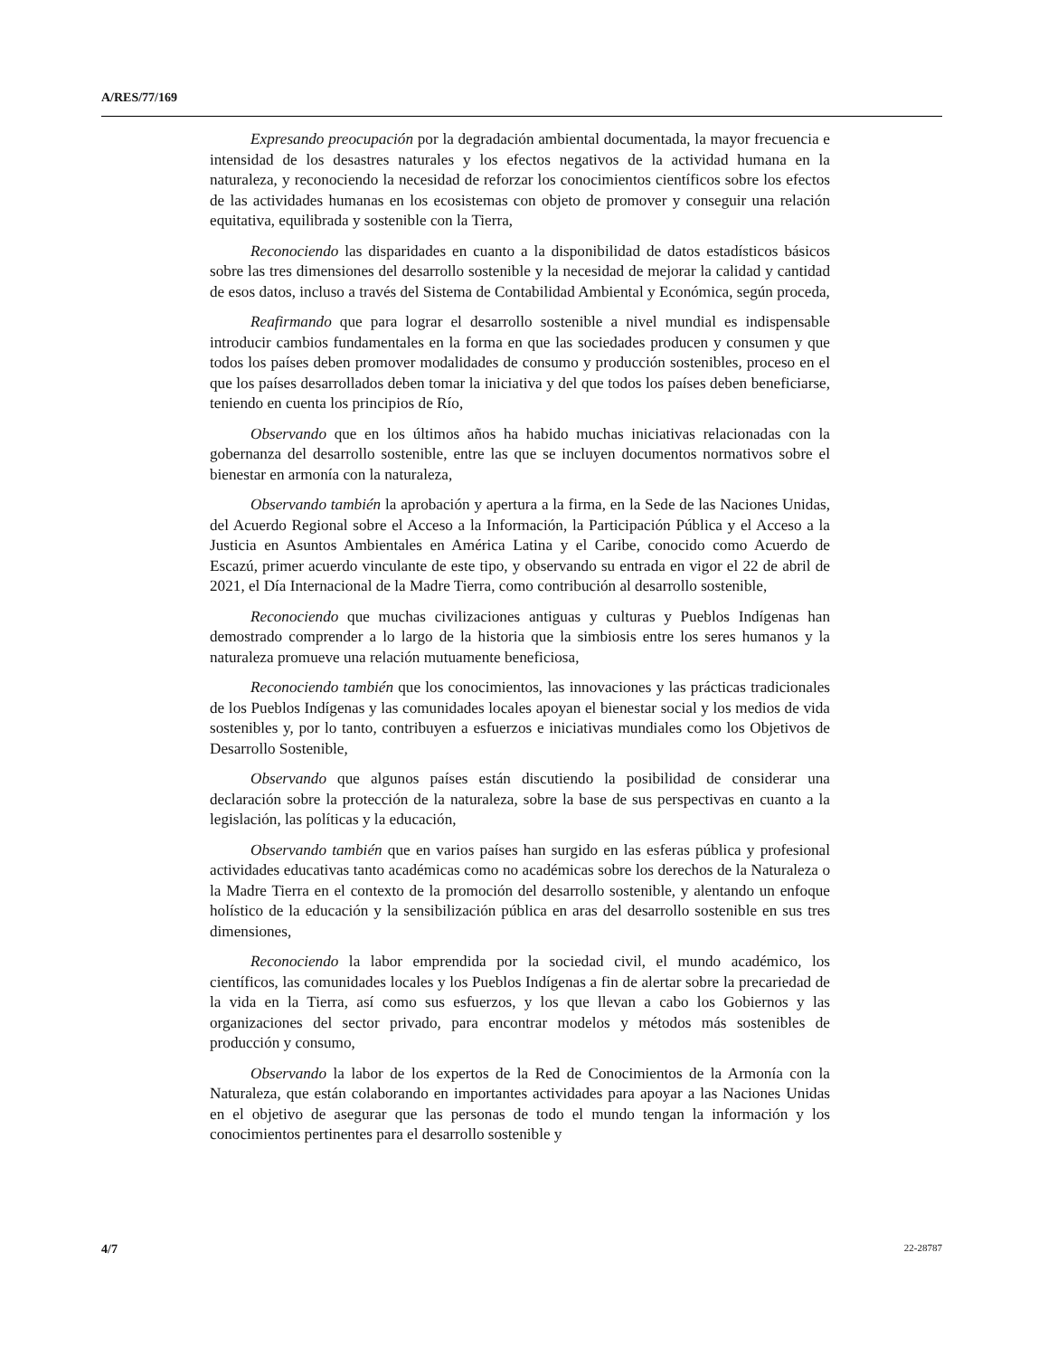A/RES/77/169
Expresando preocupación por la degradación ambiental documentada, la mayor frecuencia e intensidad de los desastres naturales y los efectos negativos de la actividad humana en la naturaleza, y reconociendo la necesidad de reforzar los conocimientos científicos sobre los efectos de las actividades humanas en los ecosistemas con objeto de promover y conseguir una relación equitativa, equilibrada y sostenible con la Tierra,
Reconociendo las disparidades en cuanto a la disponibilidad de datos estadísticos básicos sobre las tres dimensiones del desarrollo sostenible y la necesidad de mejorar la calidad y cantidad de esos datos, incluso a través del Sistema de Contabilidad Ambiental y Económica, según proceda,
Reafirmando que para lograr el desarrollo sostenible a nivel mundial es indispensable introducir cambios fundamentales en la forma en que las sociedades producen y consumen y que todos los países deben promover modalidades de consumo y producción sostenibles, proceso en el que los países desarrollados deben tomar la iniciativa y del que todos los países deben beneficiarse, teniendo en cuenta los principios de Río,
Observando que en los últimos años ha habido muchas iniciativas relacionadas con la gobernanza del desarrollo sostenible, entre las que se incluyen documentos normativos sobre el bienestar en armonía con la naturaleza,
Observando también la aprobación y apertura a la firma, en la Sede de las Naciones Unidas, del Acuerdo Regional sobre el Acceso a la Información, la Participación Pública y el Acceso a la Justicia en Asuntos Ambientales en América Latina y el Caribe, conocido como Acuerdo de Escazú, primer acuerdo vinculante de este tipo, y observando su entrada en vigor el 22 de abril de 2021, el Día Internacional de la Madre Tierra, como contribución al desarrollo sostenible,
Reconociendo que muchas civilizaciones antiguas y culturas y Pueblos Indígenas han demostrado comprender a lo largo de la historia que la simbiosis entre los seres humanos y la naturaleza promueve una relación mutuamente beneficiosa,
Reconociendo también que los conocimientos, las innovaciones y las prácticas tradicionales de los Pueblos Indígenas y las comunidades locales apoyan el bienestar social y los medios de vida sostenibles y, por lo tanto, contribuyen a esfuerzos e iniciativas mundiales como los Objetivos de Desarrollo Sostenible,
Observando que algunos países están discutiendo la posibilidad de considerar una declaración sobre la protección de la naturaleza, sobre la base de sus perspectivas en cuanto a la legislación, las políticas y la educación,
Observando también que en varios países han surgido en las esferas pública y profesional actividades educativas tanto académicas como no académicas sobre los derechos de la Naturaleza o la Madre Tierra en el contexto de la promoción del desarrollo sostenible, y alentando un enfoque holístico de la educación y la sensibilización pública en aras del desarrollo sostenible en sus tres dimensiones,
Reconociendo la labor emprendida por la sociedad civil, el mundo académico, los científicos, las comunidades locales y los Pueblos Indígenas a fin de alertar sobre la precariedad de la vida en la Tierra, así como sus esfuerzos, y los que llevan a cabo los Gobiernos y las organizaciones del sector privado, para encontrar modelos y métodos más sostenibles de producción y consumo,
Observando la labor de los expertos de la Red de Conocimientos de la Armonía con la Naturaleza, que están colaborando en importantes actividades para apoyar a las Naciones Unidas en el objetivo de asegurar que las personas de todo el mundo tengan la información y los conocimientos pertinentes para el desarrollo sostenible y
4/7 22-28787